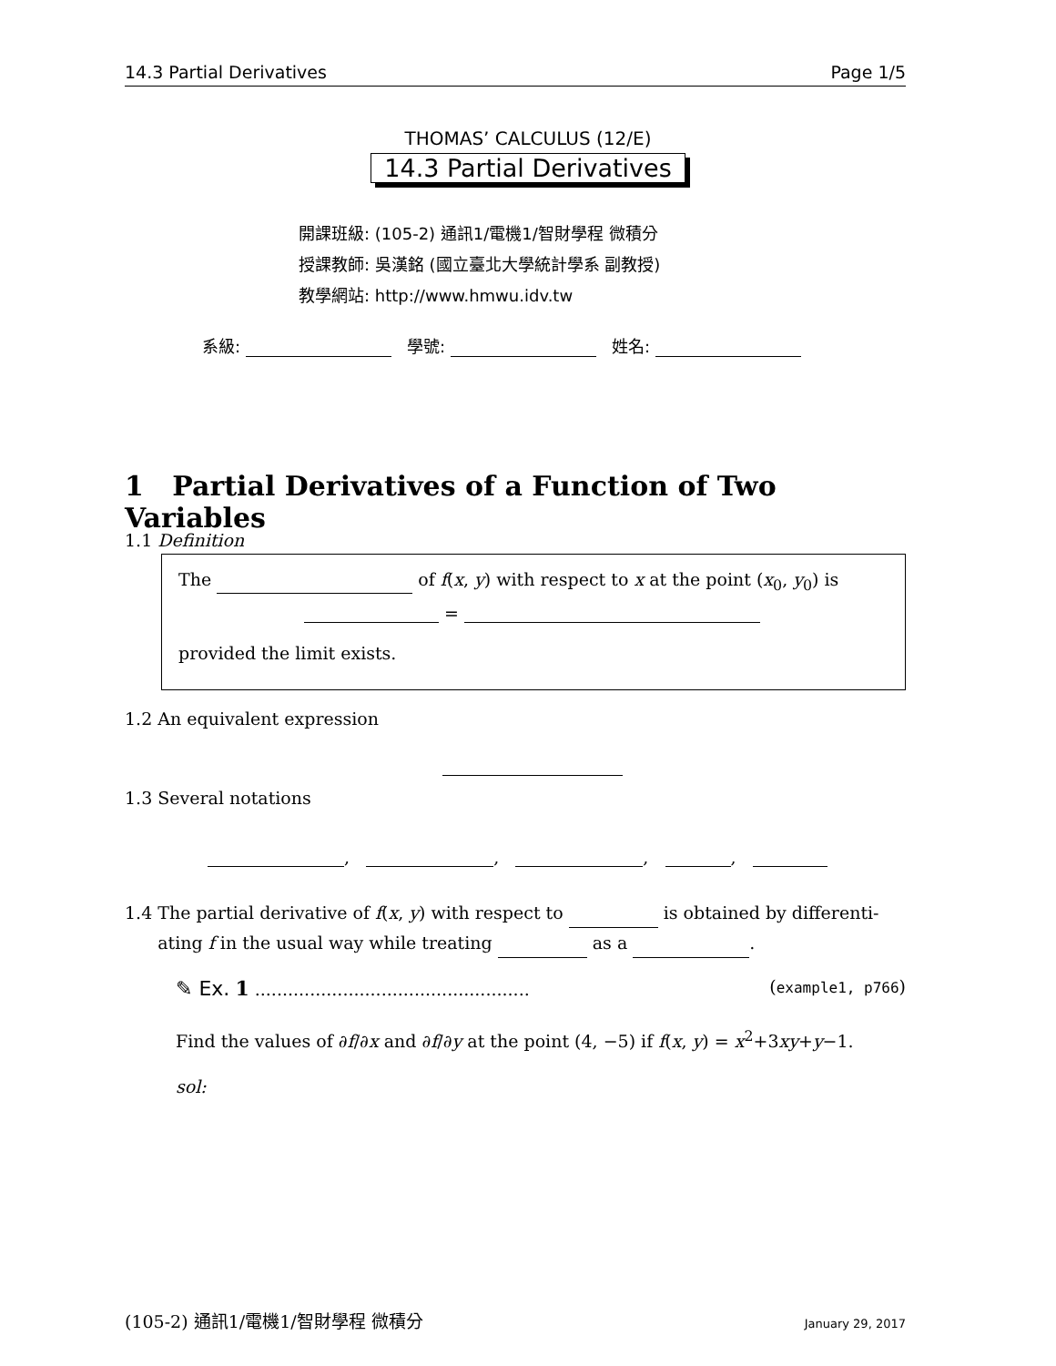14.3 Partial Derivatives Page 1/5
THOMAS’ CALCULUS (12/E)
14.3 Partial Derivatives
開課班級: (105-2) 通訊1/電機1/智財學程 微積分
授課教師: 吳漢銘 (國立臺北大學統計學系 副教授)
教學網站: http://www.hmwu.idv.tw
系級: 學號: 姓名:
1 Partial Derivatives of a Function of Two Variables
1.1 Definition
The of f(x, y) with respect to x at the point (x<sub>0</sub>, y<sub>0</sub>) is
=
provided the limit exists.
1.2 An equivalent expression
1.3 Several notations
, , , ,
1.4 The partial derivative of f(x, y) with respect to is obtained by differenti-
ating f in the usual way while treating as a .
✎ Ex. 1 .................................................. (example1, p766)
Find the values of ∂f/∂x and ∂f/∂y at the point (4, −5) if f(x, y) = x<sup>2</sup>+3xy+y−1.
sol:
(105-2) 通訊1/電機1/智財學程 微積分 January 29, 2017